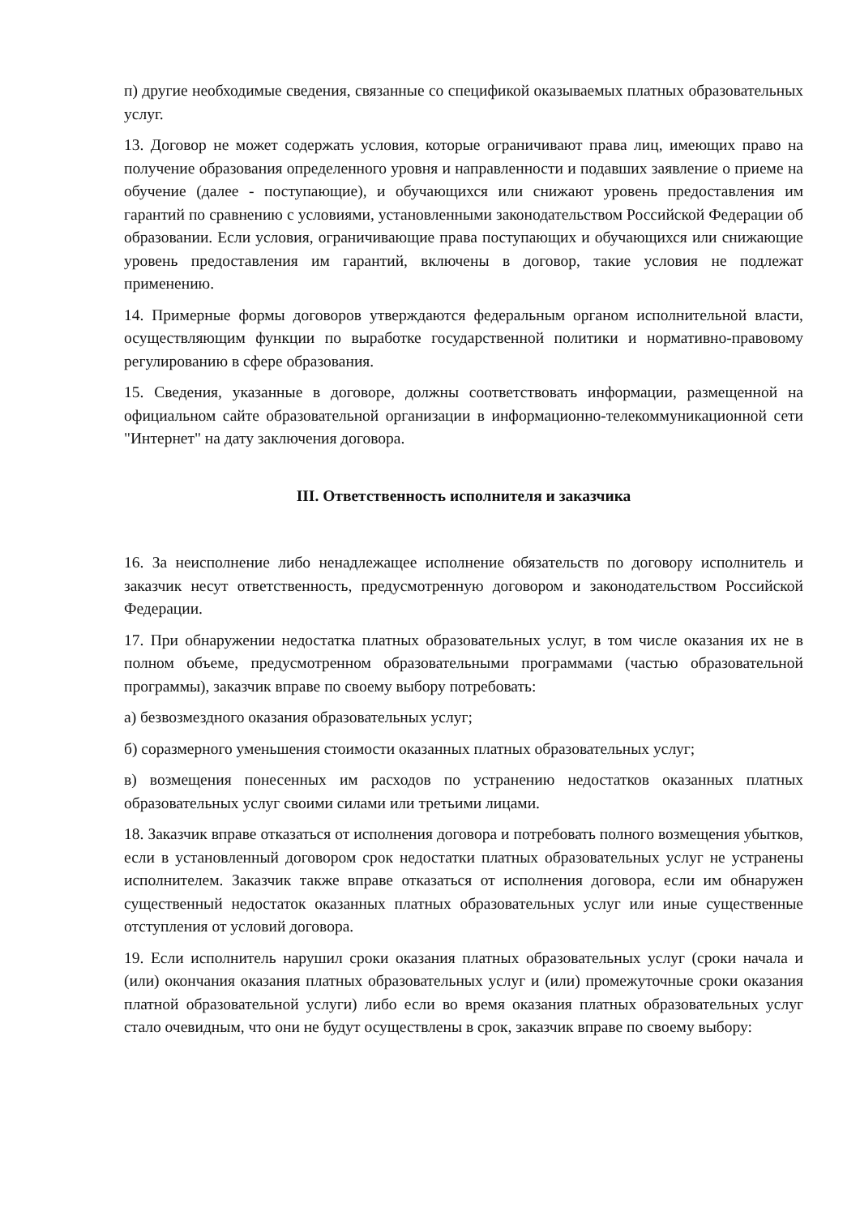п) другие необходимые сведения, связанные со спецификой оказываемых платных образовательных услуг.
13. Договор не может содержать условия, которые ограничивают права лиц, имеющих право на получение образования определенного уровня и направленности и подавших заявление о приеме на обучение (далее - поступающие), и обучающихся или снижают уровень предоставления им гарантий по сравнению с условиями, установленными законодательством Российской Федерации об образовании. Если условия, ограничивающие права поступающих и обучающихся или снижающие уровень предоставления им гарантий, включены в договор, такие условия не подлежат применению.
14. Примерные формы договоров утверждаются федеральным органом исполнительной власти, осуществляющим функции по выработке государственной политики и нормативно-правовому регулированию в сфере образования.
15. Сведения, указанные в договоре, должны соответствовать информации, размещенной на официальном сайте образовательной организации в информационно-телекоммуникационной сети "Интернет" на дату заключения договора.
III. Ответственность исполнителя и заказчика
16. За неисполнение либо ненадлежащее исполнение обязательств по договору исполнитель и заказчик несут ответственность, предусмотренную договором и законодательством Российской Федерации.
17. При обнаружении недостатка платных образовательных услуг, в том числе оказания их не в полном объеме, предусмотренном образовательными программами (частью образовательной программы), заказчик вправе по своему выбору потребовать:
а) безвозмездного оказания образовательных услуг;
б) соразмерного уменьшения стоимости оказанных платных образовательных услуг;
в) возмещения понесенных им расходов по устранению недостатков оказанных платных образовательных услуг своими силами или третьими лицами.
18. Заказчик вправе отказаться от исполнения договора и потребовать полного возмещения убытков, если в установленный договором срок недостатки платных образовательных услуг не устранены исполнителем. Заказчик также вправе отказаться от исполнения договора, если им обнаружен существенный недостаток оказанных платных образовательных услуг или иные существенные отступления от условий договора.
19. Если исполнитель нарушил сроки оказания платных образовательных услуг (сроки начала и (или) окончания оказания платных образовательных услуг и (или) промежуточные сроки оказания платной образовательной услуги) либо если во время оказания платных образовательных услуг стало очевидным, что они не будут осуществлены в срок, заказчик вправе по своему выбору: